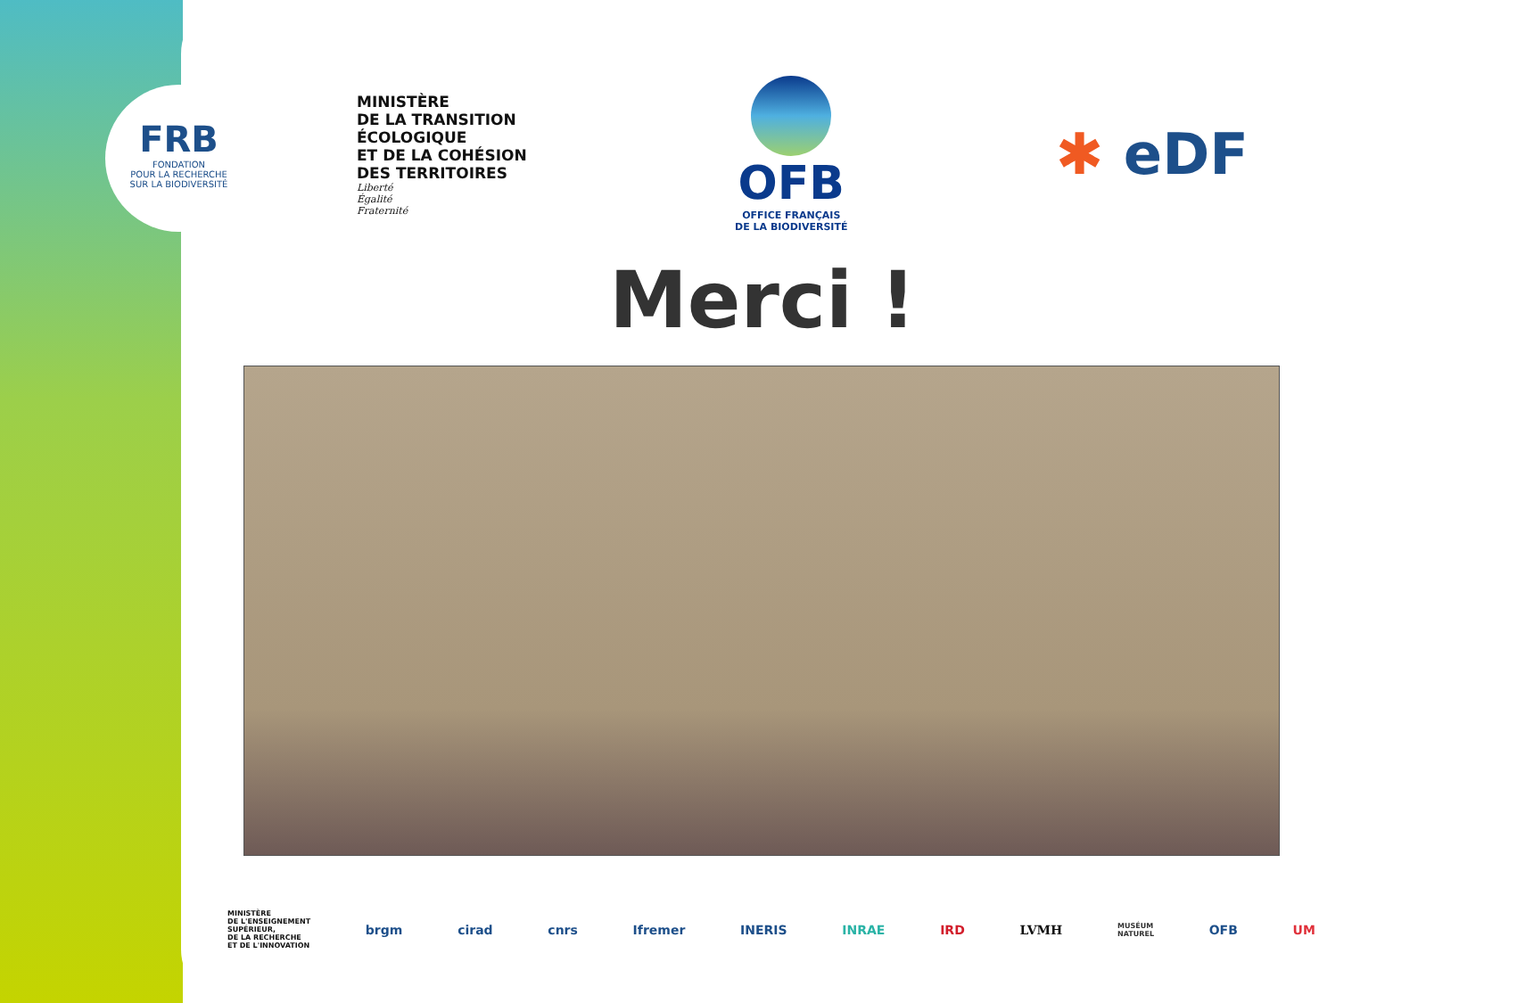FRB
FONDATION
POUR LA RECHERCHE
SUR LA BIODIVERSITÉ
MINISTÈRE
DE LA TRANSITION
ÉCOLOGIQUE
ET DE LA COHÉSION
DES TERRITOIRES
Liberté
Égalité
Fraternité
OFB
OFFICE FRANÇAIS
DE LA BIODIVERSITÉ
✱ eDF
Merci !
MINISTÈRE
DE L'ENSEIGNEMENT
SUPÉRIEUR,
DE LA RECHERCHE
ET DE L'INNOVATION brgm cirad cnrs Ifremer INERIS INRAE IRD LVMH MUSÉUM
NATUREL OFB UM